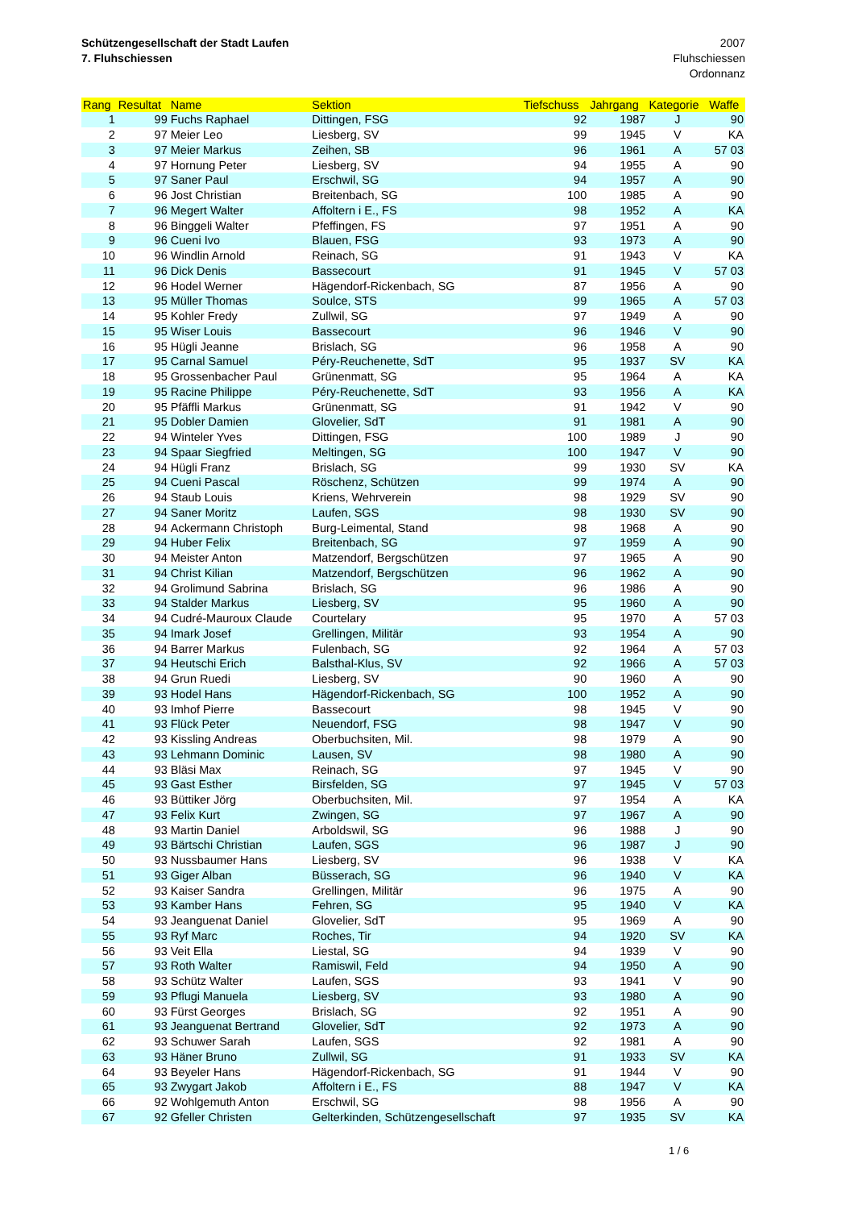Schützengesellschaft der Stadt Laufen
7. Fluhschiessen
2007
Fluhschiessen
Ordonnanz
| Rang | Resultat | Name | Sektion | Tiefschuss | Jahrgang | Kategorie | Waffe |
| --- | --- | --- | --- | --- | --- | --- | --- |
| 1 | 99 | Fuchs Raphael | Dittingen, FSG | 92 | 1987 | J | 90 |
| 2 | 97 | Meier Leo | Liesberg, SV | 99 | 1945 | V | KA |
| 3 | 97 | Meier Markus | Zeihen, SB | 96 | 1961 | A | 57 03 |
| 4 | 97 | Hornung Peter | Liesberg, SV | 94 | 1955 | A | 90 |
| 5 | 97 | Saner Paul | Erschwil, SG | 94 | 1957 | A | 90 |
| 6 | 96 | Jost Christian | Breitenbach, SG | 100 | 1985 | A | 90 |
| 7 | 96 | Megert Walter | Affoltern i E., FS | 98 | 1952 | A | KA |
| 8 | 96 | Binggeli Walter | Pfeffingen, FS | 97 | 1951 | A | 90 |
| 9 | 96 | Cueni Ivo | Blauen, FSG | 93 | 1973 | A | 90 |
| 10 | 96 | Windlin Arnold | Reinach, SG | 91 | 1943 | V | KA |
| 11 | 96 | Dick Denis | Bassecourt | 91 | 1945 | V | 57 03 |
| 12 | 96 | Hodel Werner | Hägendorf-Rickenbach, SG | 87 | 1956 | A | 90 |
| 13 | 95 | Müller Thomas | Soulce, STS | 99 | 1965 | A | 57 03 |
| 14 | 95 | Kohler Fredy | Zullwil, SG | 97 | 1949 | A | 90 |
| 15 | 95 | Wiser Louis | Bassecourt | 96 | 1946 | V | 90 |
| 16 | 95 | Hügli Jeanne | Brislach, SG | 96 | 1958 | A | 90 |
| 17 | 95 | Carnal Samuel | Péry-Reuchenette, SdT | 95 | 1937 | SV | KA |
| 18 | 95 | Grossenbacher Paul | Grünenmatt, SG | 95 | 1964 | A | KA |
| 19 | 95 | Racine Philippe | Péry-Reuchenette, SdT | 93 | 1956 | A | KA |
| 20 | 95 | Pfäffli Markus | Grünenmatt, SG | 91 | 1942 | V | 90 |
| 21 | 95 | Dobler Damien | Glovelier, SdT | 91 | 1981 | A | 90 |
| 22 | 94 | Winteler Yves | Dittingen, FSG | 100 | 1989 | J | 90 |
| 23 | 94 | Spaar Siegfried | Meltingen, SG | 100 | 1947 | V | 90 |
| 24 | 94 | Hügli Franz | Brislach, SG | 99 | 1930 | SV | KA |
| 25 | 94 | Cueni Pascal | Röschenz, Schützen | 99 | 1974 | A | 90 |
| 26 | 94 | Staub Louis | Kriens, Wehrverein | 98 | 1929 | SV | 90 |
| 27 | 94 | Saner Moritz | Laufen, SGS | 98 | 1930 | SV | 90 |
| 28 | 94 | Ackermann Christoph | Burg-Leimental, Stand | 98 | 1968 | A | 90 |
| 29 | 94 | Huber Felix | Breitenbach, SG | 97 | 1959 | A | 90 |
| 30 | 94 | Meister Anton | Matzendorf, Bergschützen | 97 | 1965 | A | 90 |
| 31 | 94 | Christ Kilian | Matzendorf, Bergschützen | 96 | 1962 | A | 90 |
| 32 | 94 | Grolimund Sabrina | Brislach, SG | 96 | 1986 | A | 90 |
| 33 | 94 | Stalder Markus | Liesberg, SV | 95 | 1960 | A | 90 |
| 34 | 94 | Cudré-Mauroux Claude | Courtelary | 95 | 1970 | A | 57 03 |
| 35 | 94 | Imark Josef | Grellingen, Militär | 93 | 1954 | A | 90 |
| 36 | 94 | Barrer Markus | Fulenbach, SG | 92 | 1964 | A | 57 03 |
| 37 | 94 | Heutschi Erich | Balsthal-Klus, SV | 92 | 1966 | A | 57 03 |
| 38 | 94 | Grun Ruedi | Liesberg, SV | 90 | 1960 | A | 90 |
| 39 | 93 | Hodel Hans | Hägendorf-Rickenbach, SG | 100 | 1952 | A | 90 |
| 40 | 93 | Imhof Pierre | Bassecourt | 98 | 1945 | V | 90 |
| 41 | 93 | Flück Peter | Neuendorf, FSG | 98 | 1947 | V | 90 |
| 42 | 93 | Kissling Andreas | Oberbuchsiten, Mil. | 98 | 1979 | A | 90 |
| 43 | 93 | Lehmann Dominic | Lausen, SV | 98 | 1980 | A | 90 |
| 44 | 93 | Bläsi Max | Reinach, SG | 97 | 1945 | V | 90 |
| 45 | 93 | Gast Esther | Birsfelden, SG | 97 | 1945 | V | 57 03 |
| 46 | 93 | Büttiker Jörg | Oberbuchsiten, Mil. | 97 | 1954 | A | KA |
| 47 | 93 | Felix Kurt | Zwingen, SG | 97 | 1967 | A | 90 |
| 48 | 93 | Martin Daniel | Arboldswil, SG | 96 | 1988 | J | 90 |
| 49 | 93 | Bärtschi Christian | Laufen, SGS | 96 | 1987 | J | 90 |
| 50 | 93 | Nussbaumer Hans | Liesberg, SV | 96 | 1938 | V | KA |
| 51 | 93 | Giger Alban | Büsserach, SG | 96 | 1940 | V | KA |
| 52 | 93 | Kaiser Sandra | Grellingen, Militär | 96 | 1975 | A | 90 |
| 53 | 93 | Kamber Hans | Fehren, SG | 95 | 1940 | V | KA |
| 54 | 93 | Jeanguenat Daniel | Glovelier, SdT | 95 | 1969 | A | 90 |
| 55 | 93 | Ryf Marc | Roches, Tir | 94 | 1920 | SV | KA |
| 56 | 93 | Veit Ella | Liestal, SG | 94 | 1939 | V | 90 |
| 57 | 93 | Roth Walter | Ramiswil, Feld | 94 | 1950 | A | 90 |
| 58 | 93 | Schütz Walter | Laufen, SGS | 93 | 1941 | V | 90 |
| 59 | 93 | Pflugi Manuela | Liesberg, SV | 93 | 1980 | A | 90 |
| 60 | 93 | Fürst Georges | Brislach, SG | 92 | 1951 | A | 90 |
| 61 | 93 | Jeanguenat Bertrand | Glovelier, SdT | 92 | 1973 | A | 90 |
| 62 | 93 | Schuwer Sarah | Laufen, SGS | 92 | 1981 | A | 90 |
| 63 | 93 | Häner Bruno | Zullwil, SG | 91 | 1933 | SV | KA |
| 64 | 93 | Beyeler Hans | Hägendorf-Rickenbach, SG | 91 | 1944 | V | 90 |
| 65 | 93 | Zwygart Jakob | Affoltern i E., FS | 88 | 1947 | V | KA |
| 66 | 92 | Wohlgemuth Anton | Erschwil, SG | 98 | 1956 | A | 90 |
| 67 | 92 | Gfeller Christen | Gelterkinden, Schützengesellschaft | 97 | 1935 | SV | KA |
1 / 6